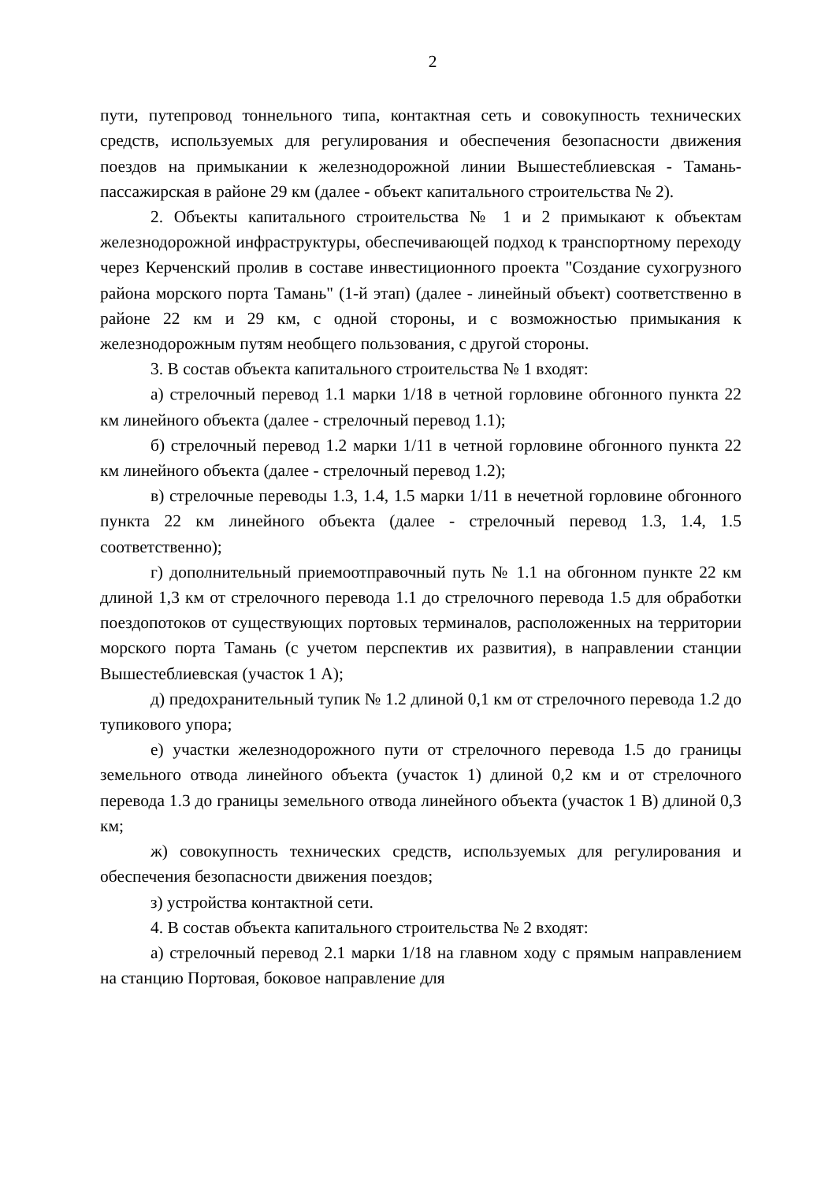2
пути, путепровод тоннельного типа, контактная сеть и совокупность технических средств, используемых для регулирования и обеспечения безопасности движения поездов на примыкании к железнодорожной линии Вышестеблиевская - Тамань-пассажирская в районе 29 км (далее - объект капитального строительства № 2).
2. Объекты капитального строительства № 1 и 2 примыкают к объектам железнодорожной инфраструктуры, обеспечивающей подход к транспортному переходу через Керченский пролив в составе инвестиционного проекта "Создание сухогрузного района морского порта Тамань" (1-й этап) (далее - линейный объект) соответственно в районе 22 км и 29 км, с одной стороны, и с возможностью примыкания к железнодорожным путям необщего пользования, с другой стороны.
3. В состав объекта капитального строительства № 1 входят:
а) стрелочный перевод 1.1 марки 1/18 в четной горловине обгонного пункта 22 км линейного объекта (далее - стрелочный перевод 1.1);
б) стрелочный перевод 1.2 марки 1/11 в четной горловине обгонного пункта 22 км линейного объекта (далее - стрелочный перевод 1.2);
в) стрелочные переводы 1.3, 1.4, 1.5 марки 1/11 в нечетной горловине обгонного пункта 22 км линейного объекта (далее - стрелочный перевод 1.3, 1.4, 1.5 соответственно);
г) дополнительный приемоотправочный путь № 1.1 на обгонном пункте 22 км длиной 1,3 км от стрелочного перевода 1.1 до стрелочного перевода 1.5 для обработки поездопотоков от существующих портовых терминалов, расположенных на территории морского порта Тамань (с учетом перспектив их развития), в направлении станции Вышестеблиевская (участок 1 А);
д) предохранительный тупик № 1.2 длиной 0,1 км от стрелочного перевода 1.2 до тупикового упора;
е) участки железнодорожного пути от стрелочного перевода 1.5 до границы земельного отвода линейного объекта (участок 1) длиной 0,2 км и от стрелочного перевода 1.3 до границы земельного отвода линейного объекта (участок 1 В) длиной 0,3 км;
ж) совокупность технических средств, используемых для регулирования и обеспечения безопасности движения поездов;
з) устройства контактной сети.
4. В состав объекта капитального строительства № 2 входят:
а) стрелочный перевод 2.1 марки 1/18 на главном ходу с прямым направлением на станцию Портовая, боковое направление для